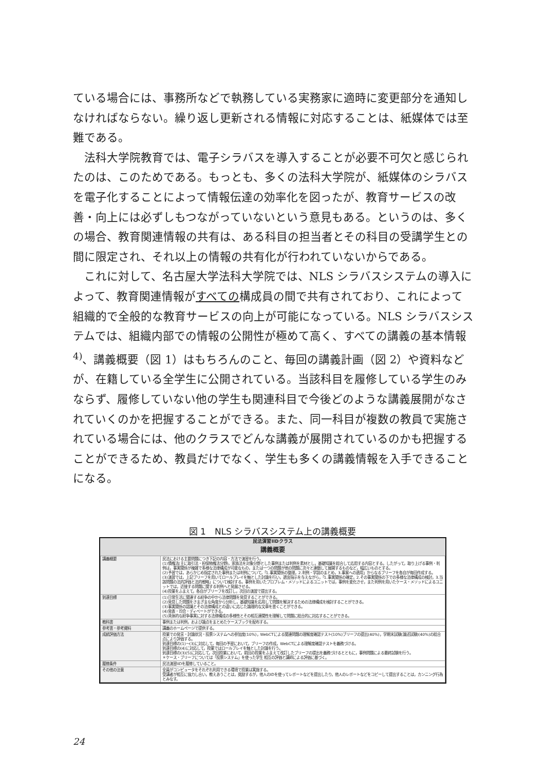ている場合には、事務所などで執務している実務家に適時に変更部分を通知しなければならない。繰り返し更新される情報に対応することは、紙媒体では至難である。
法科大学院教育では、電子シラバスを導入することが必要不可欠と感じられたのは、このためである。もっとも、多くの法科大学院が、紙媒体のシラバスを電子化することによって情報伝達の効率化を図ったが、教育サービスの改善・向上には必ずしもつながっていないという意見もある。というのは、多くの場合、教育関連情報の共有は、ある科目の担当者とその科目の受講学生との間に限定され、それ以上の情報の共有化が行われていないからである。
これに対して、名古屋大学法科大学院では、NLS シラバスシステムの導入によって、教育関連情報がすべての構成員の間で共有されており、これによって組織的で全般的な教育サービスの向上が可能になっている。NLS シラバスシステムでは、組織内部での情報の公開性が極めて高く、すべての講義の基本情報<sup>4)</sup>、講義概要（図 1）はもちろんのこと、毎回の講義計画（図 2）や資料などが、在籍している全学生に公開されている。当該科目を履修している学生のみならず、履修していない他の学生も関連科目で今後どのような講義展開がなされていくのかを把握することができる。また、同一科目が複数の教員で実施されている場合には、他のクラスでどんな講義が展開されているのかも把握することができるため、教員だけでなく、学生も多くの講義情報を入手できることになる。
図 1　NLS シラバスシステム上の講義概要
民法演習IIDクラス
講義概要
| 講義概要 | 民法における主要問題につき下記の内容・方法で演習を行う。 (1)債権法(主に取引法・担保物権法分野)，家族法を対象分野とした事例または判例を素材とし，基礎知識を総合して応用する内容とする。したがって，取り上げる事例・判例は，事実関係が複雑で多様な法律構成が可能なもの，または一つの問題が他の問題に次々と連鎖して展開するものなど，幅広いものとする。 (2)予習では，あらかじめ指定された事例または判例について，「1.事実関係の整理，2.判例・学説のまとめ，3.事案への適用」からなるブリーフを各自が毎回作成する。 (3)演習では，上記ブリーフを用いてロールプレイを軸とした討論を行い，適宜指示を与えながら，「1.事実関係の確定，2.その事実関係の下での多様な法律構成の検討，3.当該問題の法的評価と法的戦略」について検討する。事例を用いたプロブレム・メソッドによるユニットでは，事例を変化させ，また判例を用いたケース・メソッドによるユニットでは，近接する問題に関する判例へと発展させる。 (4)授業をふまえて，各自がブリーフを改訂し，次回の演習で提出する。 |
| 到達目標 | (1)日常生活に関連する紛争の中から法律問題を発見することができる。 (2)発見した問題をさまざまな角度から分析し，基礎知識を応用して問題を解決するための法律構成を検討することができる。 (3)事実関係の認識とその法律構成との違いに応じた論理的な文章を書くことができる。 (4)発表・司会・ディベートができる。 (5)具体的な紛争事実に対する法律構成の多様性とその相互連関性を理解して問題に総合的に対応することができる。 |
| 教科書 | 事例または判例，および論点をまとめたケースブックを配布する。 |
| 参考書・参考資料 | 講義のホームページで提供する。 |
| 成績評価方法 | 授業での発言・討論状況・投票システムへの参加度(10%)，WebCTによる関連問題の理解度確認テスト(10%)ブリーフの提出(40%)，学期末試験(論述試験)(40%)の総合点により評価する。 到達目標の(1)〜(3)に対応して，毎回の予習において，ブリーフの作成，WebCTによる理解度確認テストを義務づける。 到達目標の(4)に対応して，授業ではロールプレイを軸とした討論を行う。 到達目標の(3)(5)に対応して，次回授業において，前回の授業をふまえて改訂したブリーフの提出を義務づけるとともに，事例問題による最終試験を行う。 ＊ケース・ブリーフについては「投票システム」を使った学生 相互の評価と講師による評価に基づく。 |
| 履修条件 | 民法演習IIDを履修していること。 |
| その他の注意 | 全員がコンピュータをそれぞれ利用できる環境で授業は実施する。 受講者が相互に協力し合い，教えあうことは，奨励するが，他人のIDを使ってレポートなどを提出したり，他人のレポートなどをコピーして提出することは，カンニング行為とみなす。 |
24